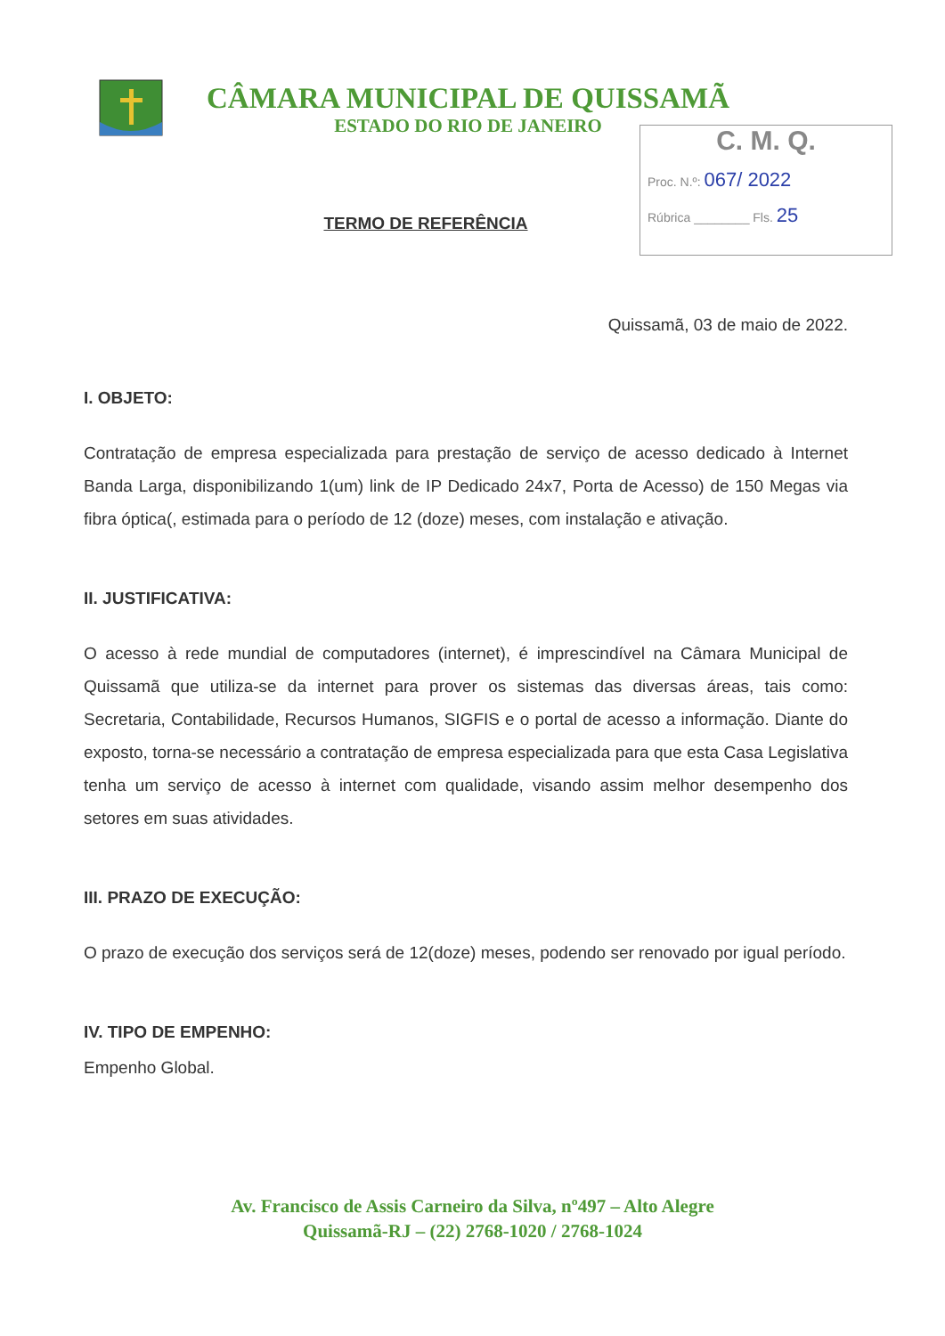CÂMARA MUNICIPAL DE QUISSAMÃ
ESTADO DO RIO DE JANEIRO
C. M. Q.
Proc. N.º: 067/ 2022
Rúbrica ________ Fls. 25
TERMO DE REFERÊNCIA
Quissamã, 03 de maio de 2022.
I. OBJETO:
Contratação de empresa especializada para prestação de serviço de acesso dedicado à Internet Banda Larga, disponibilizando 1(um) link de IP Dedicado 24x7, Porta de Acesso) de 150 Megas via fibra óptica(, estimada para o período de 12 (doze) meses, com instalação e ativação.
II. JUSTIFICATIVA:
O acesso à rede mundial de computadores (internet), é imprescindível na Câmara Municipal de Quissamã que utiliza-se da internet para prover os sistemas das diversas áreas, tais como: Secretaria, Contabilidade, Recursos Humanos, SIGFIS e o portal de acesso a informação. Diante do exposto, torna-se necessário a contratação de empresa especializada para que esta Casa Legislativa tenha um serviço de acesso à internet com qualidade, visando assim melhor desempenho dos setores em suas atividades.
III. PRAZO DE EXECUÇÃO:
O prazo de execução dos serviços será de 12(doze) meses, podendo ser renovado por igual período.
IV. TIPO DE EMPENHO:
Empenho Global.
Av. Francisco de Assis Carneiro da Silva, nº497 – Alto Alegre
Quissamã-RJ – (22) 2768-1020 / 2768-1024